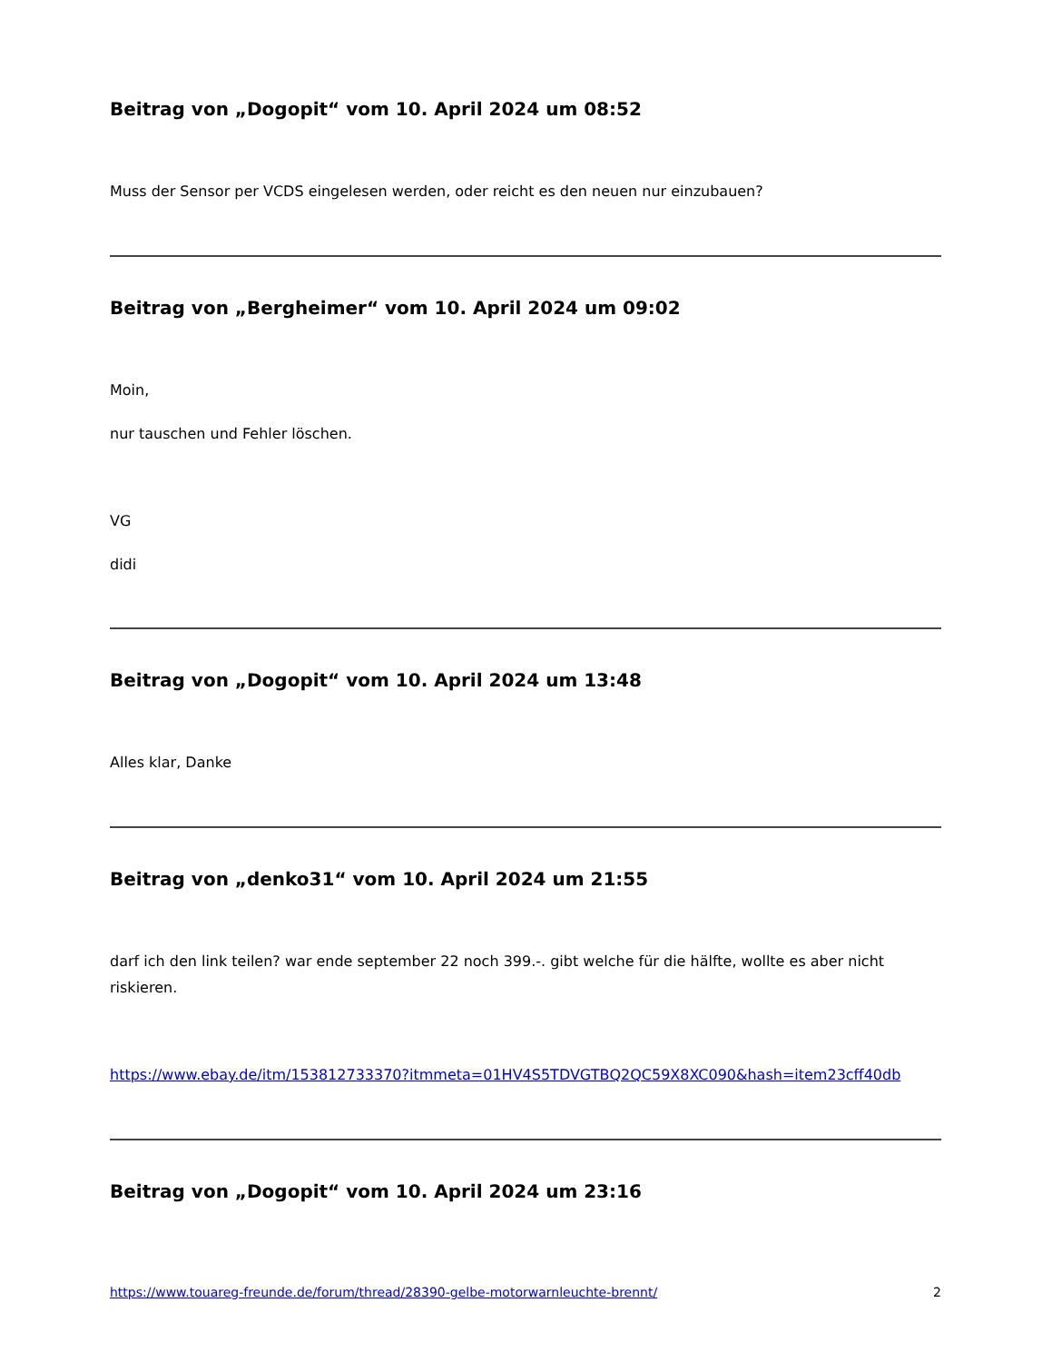Beitrag von „Dogopit“ vom 10. April 2024 um 08:52
Muss der Sensor per VCDS eingelesen werden, oder reicht es den neuen nur einzubauen?
Beitrag von „Bergheimer“ vom 10. April 2024 um 09:02
Moin,
nur tauschen und Fehler löschen.
VG
didi
Beitrag von „Dogopit“ vom 10. April 2024 um 13:48
Alles klar, Danke
Beitrag von „denko31“ vom 10. April 2024 um 21:55
darf ich den link teilen? war ende september 22 noch 399.-. gibt welche für die hälfte, wollte es aber nicht riskieren.
https://www.ebay.de/itm/153812733370?itmmeta=01HV4S5TDVGTBQ2QC59X8XC090&hash=item23cff40db
Beitrag von „Dogopit“ vom 10. April 2024 um 23:16
https://www.touareg-freunde.de/forum/thread/28390-gelbe-motorwarnleuchte-brennt/ 2